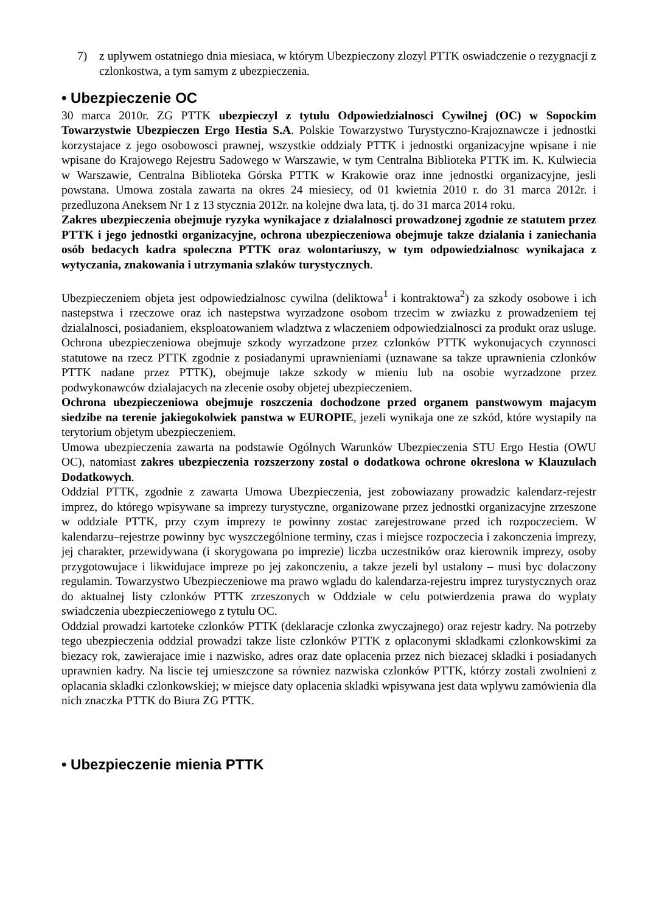7) z uplywem ostatniego dnia miesiaca, w którym Ubezpieczony zlozyl PTTK oswiadczenie o rezygnacji z czlonkostwa, a tym samym z ubezpieczenia.
• Ubezpieczenie OC
30 marca 2010r. ZG PTTK ubezpieczyl z tytulu Odpowiedzialnosci Cywilnej (OC) w Sopockim Towarzystwie Ubezpieczen Ergo Hestia S.A. Polskie Towarzystwo Turystyczno-Krajoznawcze i jednostki korzystajace z jego osobowosci prawnej, wszystkie oddzialy PTTK i jednostki organizacyjne wpisane i nie wpisane do Krajowego Rejestru Sadowego w Warszawie, w tym Centralna Biblioteka PTTK im. K. Kulwiecia w Warszawie, Centralna Biblioteka Górska PTTK w Krakowie oraz inne jednostki organizacyjne, jesli powstana. Umowa zostala zawarta na okres 24 miesiecy, od 01 kwietnia 2010 r. do 31 marca 2012r. i przedluzona Aneksem Nr 1 z 13 stycznia 2012r. na kolejne dwa lata, tj. do 31 marca 2014 roku.
Zakres ubezpieczenia obejmuje ryzyka wynikajace z dzialalnosci prowadzonej zgodnie ze statutem przez PTTK i jego jednostki organizacyjne, ochrona ubezpieczeniowa obejmuje takze dzialania i zaniechania osób bedacych kadra spoleczna PTTK oraz wolontariuszy, w tym odpowiedzialnosc wynikajaca z wytyczania, znakowania i utrzymania szlaków turystycznych.
Ubezpieczeniem objeta jest odpowiedzialnosc cywilna (deliktowa<sup>1</sup> i kontraktowa<sup>2</sup>) za szkody osobowe i ich nastepstwa i rzeczowe oraz ich nastepstwa wyrzadzone osobom trzecim w zwiazku z prowadzeniem tej dzialalnosci, posiadaniem, eksploatowaniem wladztwa z wlaczeniem odpowiedzialnosci za produkt oraz usluge. Ochrona ubezpieczeniowa obejmuje szkody wyrzadzone przez czlonków PTTK wykonujacych czynnosci statutowe na rzecz PTTK zgodnie z posiadanymi uprawnieniami (uznawane sa takze uprawnienia czlonków PTTK nadane przez PTTK), obejmuje takze szkody w mieniu lub na osobie wyrzadzone przez podwykonawców dzialajacych na zlecenie osoby objetej ubezpieczeniem.
Ochrona ubezpieczeniowa obejmuje roszczenia dochodzone przed organem panstwowym majacym siedzibe na terenie jakiegokolwiek panstwa w EUROPIE, jezeli wynikaja one ze szkód, które wystapily na terytorium objetym ubezpieczeniem.
Umowa ubezpieczenia zawarta na podstawie Ogólnych Warunków Ubezpieczenia STU Ergo Hestia (OWU OC), natomiast zakres ubezpieczenia rozszerzony zostal o dodatkowa ochrone okreslona w Klauzulach Dodatkowych.
Oddzial PTTK, zgodnie z zawarta Umowa Ubezpieczenia, jest zobowiazany prowadzic kalendarz-rejestr imprez, do którego wpisywane sa imprezy turystyczne, organizowane przez jednostki organizacyjne zrzeszone w oddziale PTTK, przy czym imprezy te powinny zostac zarejestrowane przed ich rozpoczeciem. W kalendarzu–rejestrze powinny byc wyszczególnione terminy, czas i miejsce rozpoczecia i zakonczenia imprezy, jej charakter, przewidywana (i skorygowana po imprezie) liczba uczestników oraz kierownik imprezy, osoby przygotowujace i likwidujace impreze po jej zakonczeniu, a takze jezeli byl ustalony – musi byc dolaczony regulamin. Towarzystwo Ubezpieczeniowe ma prawo wgladu do kalendarza-rejestru imprez turystycznych oraz do aktualnej listy czlonków PTTK zrzeszonych w Oddziale w celu potwierdzenia prawa do wyplaty swiadczenia ubezpieczeniowego z tytulu OC.
Oddzial prowadzi kartoteke czlonków PTTK (deklaracje czlonka zwyczajnego) oraz rejestr kadry. Na potrzeby tego ubezpieczenia oddzial prowadzi takze liste czlonków PTTK z oplaconymi skladkami czlonkowskimi za biezacy rok, zawierajace imie i nazwisko, adres oraz date oplacenia przez nich biezacej skladki i posiadanych uprawnien kadry. Na liscie tej umieszczone sa równiez nazwiska czlonków PTTK, którzy zostali zwolnieni z oplacania skladki czlonkowskiej; w miejsce daty oplacenia skladki wpisywana jest data wplywu zamówienia dla nich znaczka PTTK do Biura ZG PTTK.
• Ubezpieczenie mienia PTTK